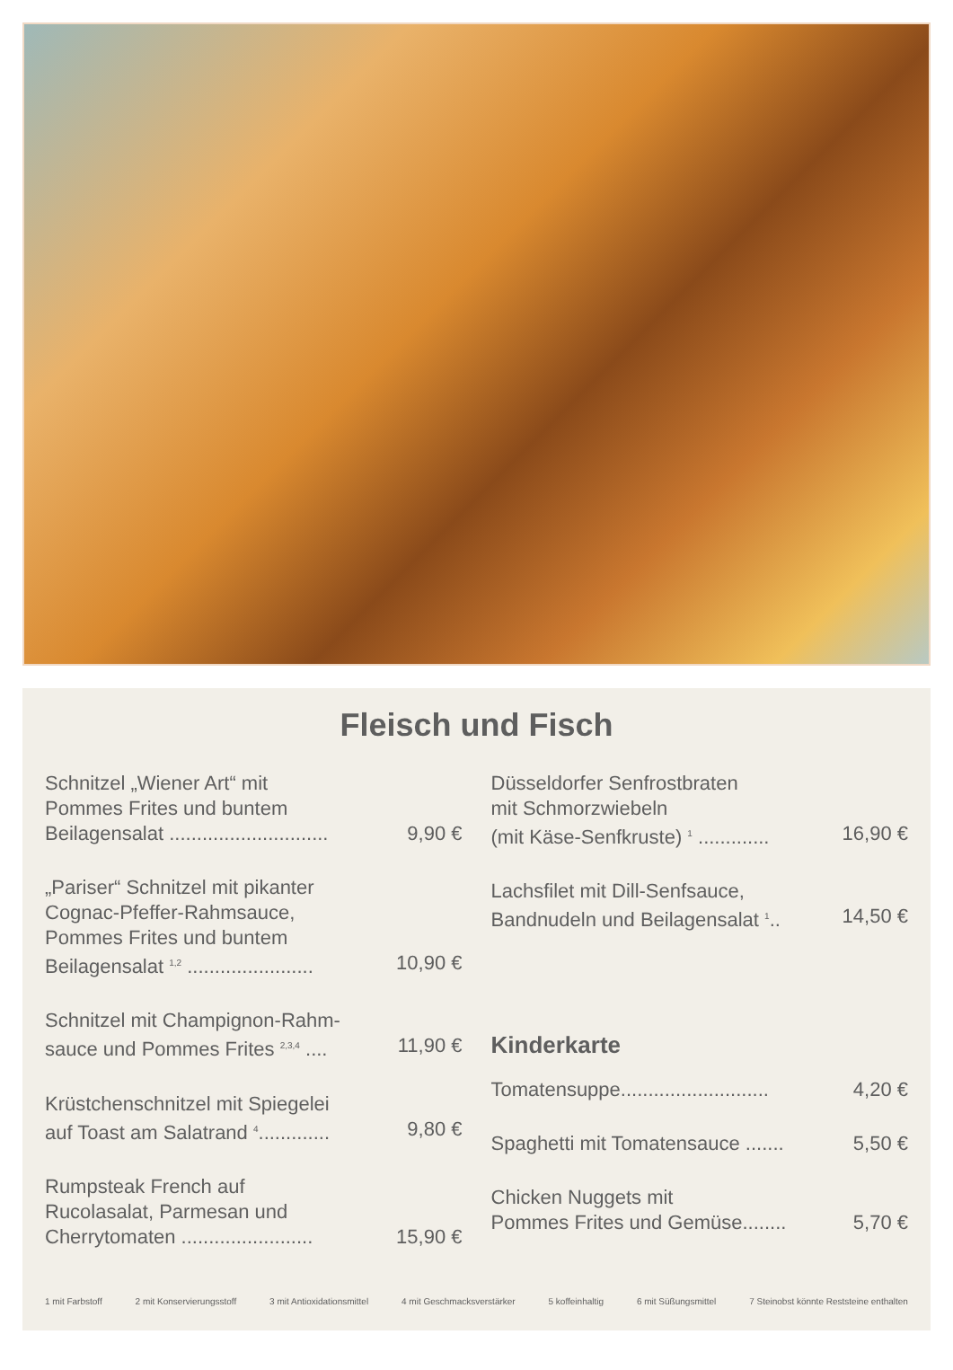Fleisch und Fisch
Schnitzel „Wiener Art“ mit
Pommes Frites und buntem
Beilagensalat ............................. 9,90 €
„Pariser“ Schnitzel mit pikanter
Cognac-Pfeffer-Rahmsauce,
Pommes Frites und buntem
Beilagensalat <sup>1,2</sup> ....................... 10,90 €
Schnitzel mit Champignon-Rahm-
sauce und Pommes Frites <sup>2,3,4</sup> .... 11,90 €
Krüstchenschnitzel mit Spiegelei
auf Toast am Salatrand <sup>4</sup>............. 9,80 €
Rumpsteak French auf
Rucolasalat, Parmesan und
Cherrytomaten ........................ 15,90 €
Düsseldorfer Senfrostbraten
mit Schmorzwiebeln
(mit Käse-Senfkruste) <sup>1</sup> ............. 16,90 €
Lachsfilet mit Dill-Senfsauce,
Bandnudeln und Beilagensalat <sup>1</sup>.. 14,50 €
Kinderkarte
Tomatensuppe........................... 4,20 €
Spaghetti mit Tomatensauce ....... 5,50 €
Chicken Nuggets mit
Pommes Frites und Gemüse........ 5,70 €
1 mit Farbstoff 2 mit Konservierungsstoff 3 mit Antioxidationsmittel 4 mit Geschmacksverstärker 5 koffeinhaltig 6 mit Süßungsmittel 7 Steinobst könnte Reststeine enthalten